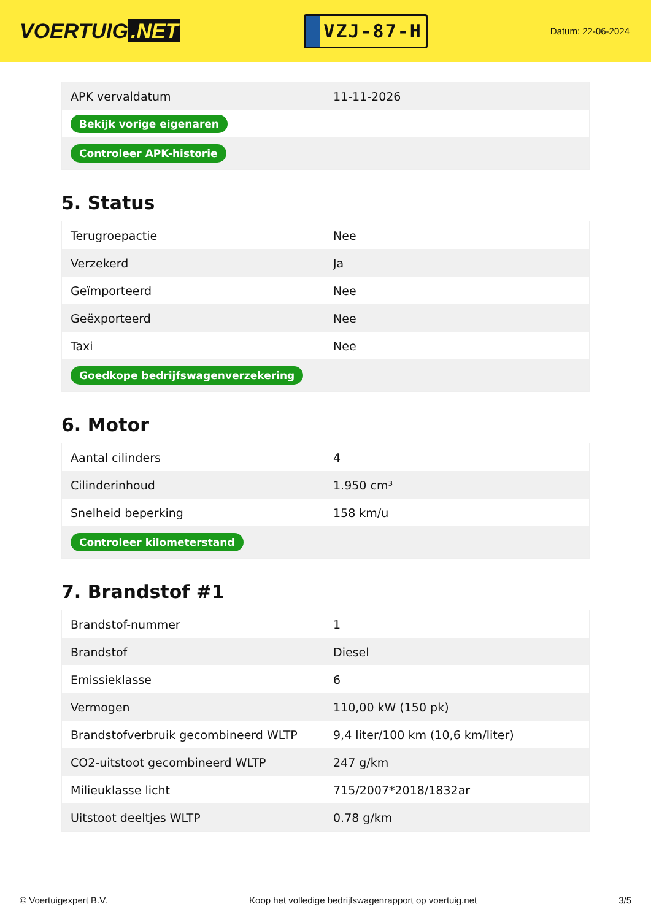VOERTUIG.NET
VZJ-87-H
Datum: 22-06-2024
| APK vervaldatum | 11-11-2026 |
| Bekijk vorige eigenaren | |
| Controleer APK-historie | |
5. Status
| Terugroepactie | Nee |
| Verzekerd | Ja |
| Geïmporteerd | Nee |
| Geëxporteerd | Nee |
| Taxi | Nee |
| Goedkope bedrijfswagenverzekering | |
6. Motor
| Aantal cilinders | 4 |
| Cilinderinhoud | 1.950 cm³ |
| Snelheid beperking | 158 km/u |
| Controleer kilometerstand | |
7. Brandstof #1
| Brandstof-nummer | 1 |
| Brandstof | Diesel |
| Emissieklasse | 6 |
| Vermogen | 110,00 kW (150 pk) |
| Brandstofverbruik gecombineerd WLTP | 9,4 liter/100 km (10,6 km/liter) |
| CO2-uitstoot gecombineerd WLTP | 247 g/km |
| Milieuklasse licht | 715/2007*2018/1832ar |
| Uitstoot deeltjes WLTP | 0.78 g/km |
© Voertuigexpert B.V. Koop het volledige bedrijfswagenrapport op voertuig.net 3/5